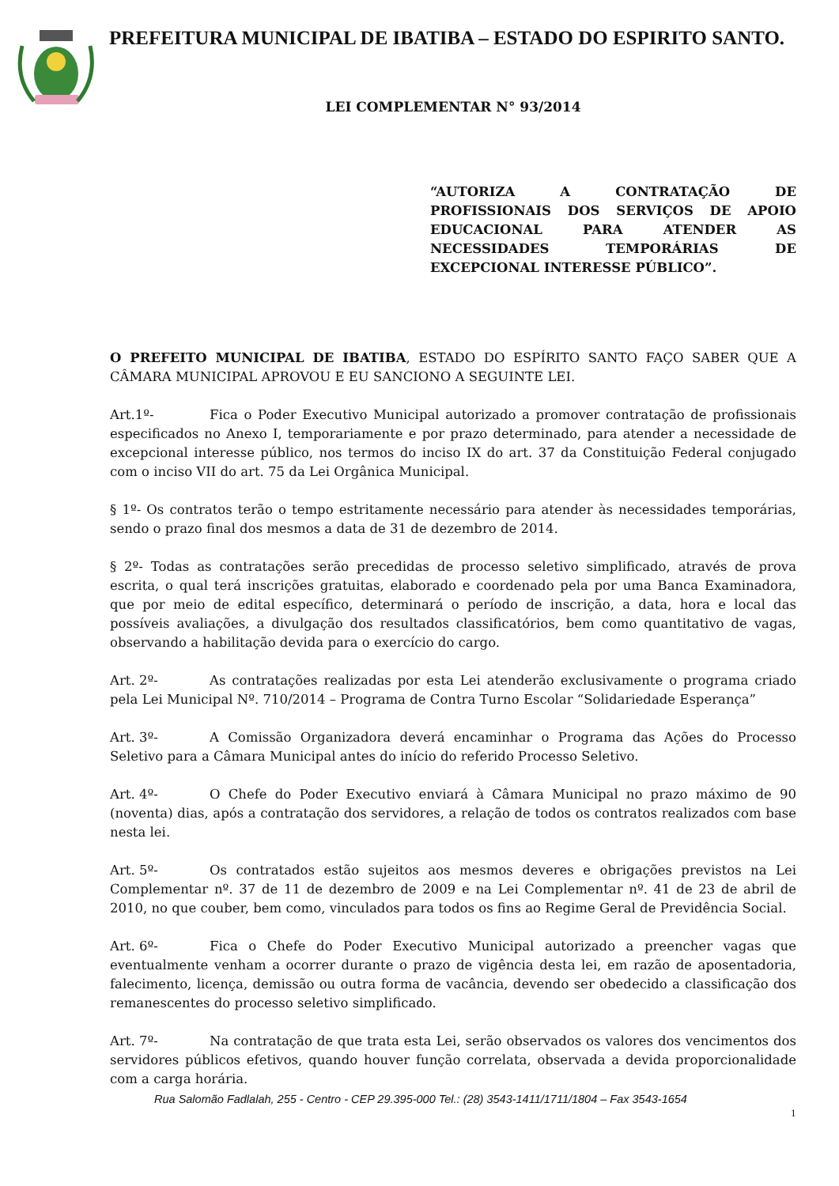PREFEITURA MUNICIPAL DE IBATIBA – ESTADO DO ESPIRITO SANTO.
LEI COMPLEMENTAR N° 93/2014
“AUTORIZA A CONTRATAÇÃO DE PROFISSIONAIS DOS SERVIÇOS DE APOIO EDUCACIONAL PARA ATENDER AS NECESSIDADES TEMPORÁRIAS DE EXCEPCIONAL INTERESSE PÚBLICO”.
O PREFEITO MUNICIPAL DE IBATIBA, ESTADO DO ESPÍRITO SANTO FAÇO SABER QUE A CÂMARA MUNICIPAL APROVOU E EU SANCIONO A SEGUINTE LEI.
Art.1º- Fica o Poder Executivo Municipal autorizado a promover contratação de profissionais especificados no Anexo I, temporariamente e por prazo determinado, para atender a necessidade de excepcional interesse público, nos termos do inciso IX do art. 37 da Constituição Federal conjugado com o inciso VII do art. 75 da Lei Orgânica Municipal.
§ 1º- Os contratos terão o tempo estritamente necessário para atender às necessidades temporárias, sendo o prazo final dos mesmos a data de 31 de dezembro de 2014.
§ 2º- Todas as contratações serão precedidas de processo seletivo simplificado, através de prova escrita, o qual terá inscrições gratuitas, elaborado e coordenado pela por uma Banca Examinadora, que por meio de edital específico, determinará o período de inscrição, a data, hora e local das possíveis avaliações, a divulgação dos resultados classificatórios, bem como quantitativo de vagas, observando a habilitação devida para o exercício do cargo.
Art. 2º- As contratações realizadas por esta Lei atenderão exclusivamente o programa criado pela Lei Municipal Nº. 710/2014 – Programa de Contra Turno Escolar “Solidariedade Esperança”
Art. 3º- A Comissão Organizadora deverá encaminhar o Programa das Ações do Processo Seletivo para a Câmara Municipal antes do início do referido Processo Seletivo.
Art. 4º- O Chefe do Poder Executivo enviará à Câmara Municipal no prazo máximo de 90 (noventa) dias, após a contratação dos servidores, a relação de todos os contratos realizados com base nesta lei.
Art. 5º- Os contratados estão sujeitos aos mesmos deveres e obrigações previstos na Lei Complementar nº. 37 de 11 de dezembro de 2009 e na Lei Complementar nº. 41 de 23 de abril de 2010, no que couber, bem como, vinculados para todos os fins ao Regime Geral de Previdência Social.
Art. 6º- Fica o Chefe do Poder Executivo Municipal autorizado a preencher vagas que eventualmente venham a ocorrer durante o prazo de vigência desta lei, em razão de aposentadoria, falecimento, licença, demissão ou outra forma de vacância, devendo ser obedecido a classificação dos remanescentes do processo seletivo simplificado.
Art. 7º- Na contratação de que trata esta Lei, serão observados os valores dos vencimentos dos servidores públicos efetivos, quando houver função correlata, observada a devida proporcionalidade com a carga horária.
Rua Salomão Fadlalah, 255 - Centro - CEP 29.395-000 Tel.: (28) 3543-1411/1711/1804 – Fax 3543-1654
1